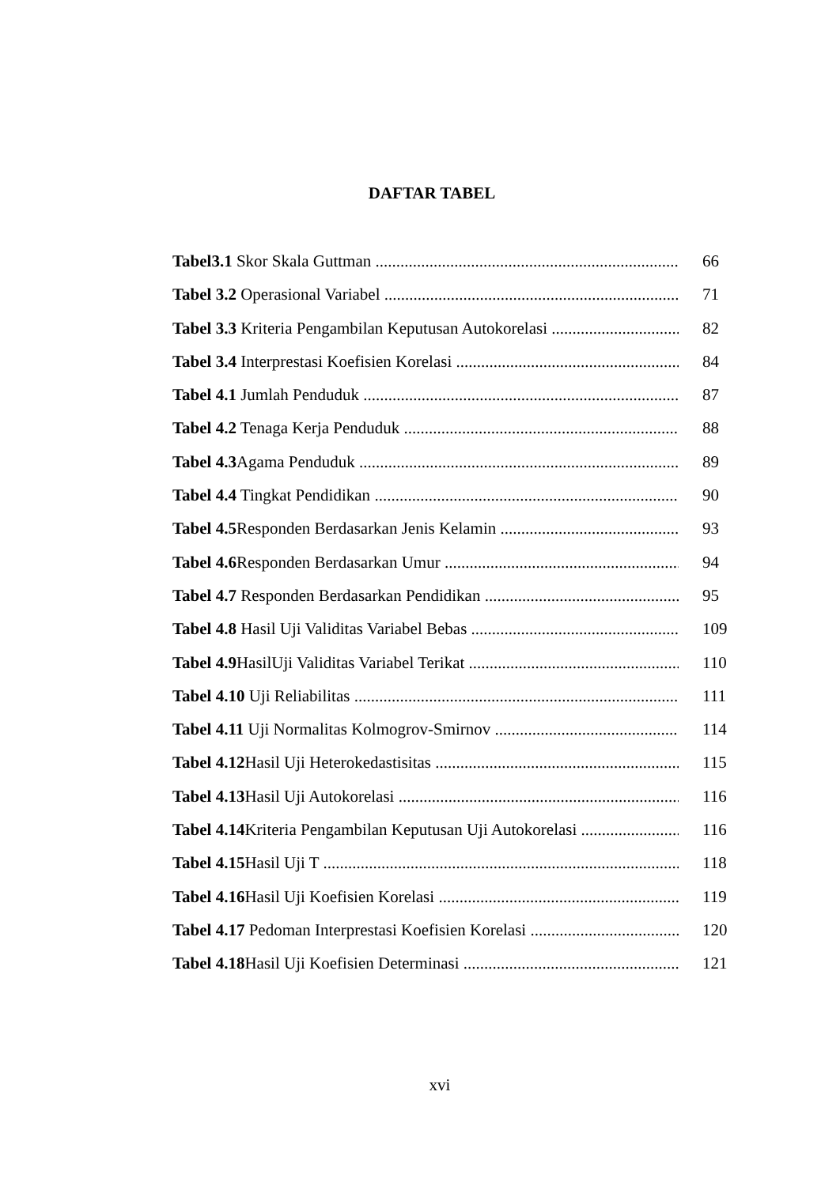DAFTAR TABEL
Tabel3.1 Skor Skala Guttman 66
Tabel 3.2 Operasional Variabel 71
Tabel 3.3 Kriteria Pengambilan Keputusan Autokorelasi 82
Tabel 3.4 Interprestasi Koefisien Korelasi 84
Tabel 4.1 Jumlah Penduduk 87
Tabel 4.2 Tenaga Kerja Penduduk 88
Tabel 4.3 Agama Penduduk 89
Tabel 4.4 Tingkat Pendidikan 90
Tabel 4.5 Responden Berdasarkan Jenis Kelamin 93
Tabel 4.6 Responden Berdasarkan Umur 94
Tabel 4.7 Responden Berdasarkan Pendidikan 95
Tabel 4.8 Hasil Uji Validitas Variabel Bebas 109
Tabel 4.9 HasilUji Validitas Variabel Terikat 110
Tabel 4.10 Uji Reliabilitas 111
Tabel 4.11 Uji Normalitas Kolmogrov-Smirnov 114
Tabel 4.12 Hasil Uji Heterokedastisitas 115
Tabel 4.13 Hasil Uji Autokorelasi 116
Tabel 4.14 Kriteria Pengambilan Keputusan Uji Autokorelasi 116
Tabel 4.15 Hasil Uji T 118
Tabel 4.16 Hasil Uji Koefisien Korelasi 119
Tabel 4.17 Pedoman Interprestasi Koefisien Korelasi 120
Tabel 4.18 Hasil Uji Koefisien Determinasi 121
xvi